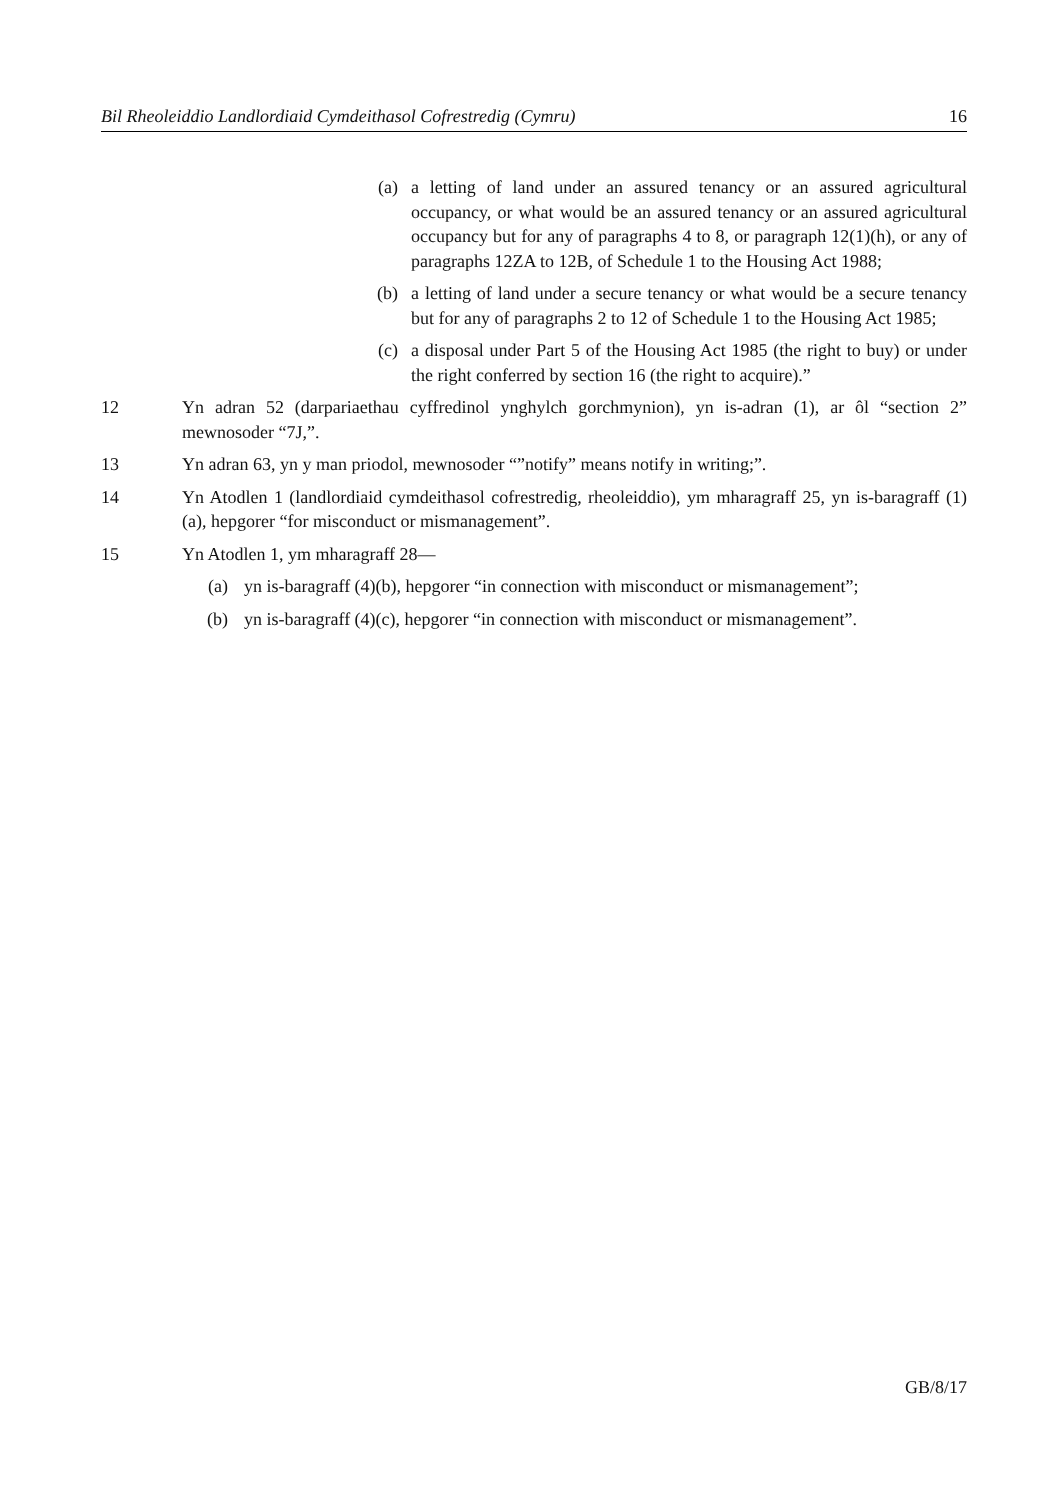Bil Rheoleiddio Landlordiaid Cymdeithasol Cofrestredig (Cymru) 16
(a) a letting of land under an assured tenancy or an assured agricultural occupancy, or what would be an assured tenancy or an assured agricultural occupancy but for any of paragraphs 4 to 8, or paragraph 12(1)(h), or any of paragraphs 12ZA to 12B, of Schedule 1 to the Housing Act 1988;
(b) a letting of land under a secure tenancy or what would be a secure tenancy but for any of paragraphs 2 to 12 of Schedule 1 to the Housing Act 1985;
(c) a disposal under Part 5 of the Housing Act 1985 (the right to buy) or under the right conferred by section 16 (the right to acquire).”
12 Yn adran 52 (darpariaethau cyffredinol ynghylch gorchmynion), yn is-adran (1), ar ôl “section 2” mewnosoder “7J,”.
13 Yn adran 63, yn y man priodol, mewnosoder “”notify” means notify in writing;”.
14 Yn Atodlen 1 (landlordiaid cymdeithasol cofrestredig, rheoleiddio), ym mharagraff 25, yn is-baragraff (1)(a), hepgorer “for misconduct or mismanagement”.
15 Yn Atodlen 1, ym mharagraff 28—
(a) yn is-baragraff (4)(b), hepgorer “in connection with misconduct or mismanagement”;
(b) yn is-baragraff (4)(c), hepgorer “in connection with misconduct or mismanagement”.
GB/8/17